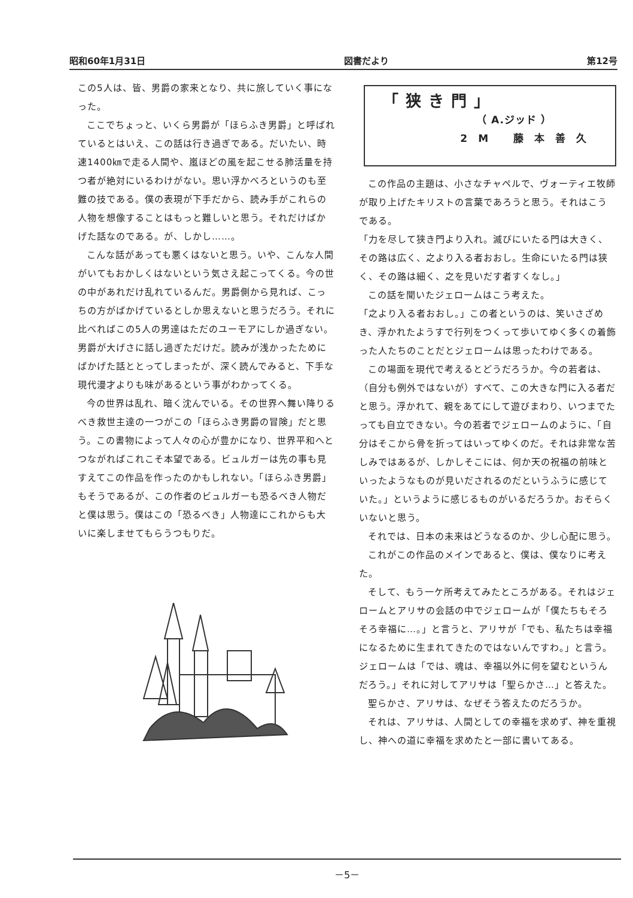昭和60年1月31日 図書だより 第12号
この5人は、皆、男爵の家来となり、共に旅していく事になった。
ここでちょっと、いくら男爵が「ほらふき男爵」と呼ばれているとはいえ、この話は行き過ぎである。だいたい、時速1400㎞で走る人間や、嵐ほどの風を起こせる肺活量を持つ者が絶対にいるわけがない。思い浮かべろというのも至難の技である。僕の表現が下手だから、読み手がこれらの人物を想像することはもっと難しいと思う。それだけばかげた話なのである。が、しかし……。
こんな話があっても悪くはないと思う。いや、こんな人間がいてもおかしくはないという気さえ起こってくる。今の世の中があれだけ乱れているんだ。男爵側から見れば、こっちの方がばかげているとしか思えないと思うだろう。それに比べればこの5人の男達はただのユーモアにしか過ぎない。男爵が大げさに話し過ぎただけだ。読みが浅かったためにばかげた話ととってしまったが、深く読んでみると、下手な現代漫才よりも味があるという事がわかってくる。
今の世界は乱れ、暗く沈んでいる。その世界へ舞い降りるべき救世主達の一つがこの「ほらふき男爵の冒険」だと思う。この書物によって人々の心が豊かになり、世界平和へとつながればこれこそ本望である。ビュルガーは先の事も見すえてこの作品を作ったのかもしれない。「ほらふき男爵」もそうであるが、この作者のビュルガーも恐るべき人物だと僕は思う。僕はこの「恐るべき」人物達にこれからも大いに楽しませてもらうつもりだ。
「狭き門」
（ A.ジッド ）
2M 藤本善久
この作品の主題は、小さなチャペルで、ヴォーティエ牧師が取り上げたキリストの言葉であろうと思う。それはこうである。
「力を尽して狭き門より入れ。滅びにいたる門は大きく、その路は広く、之より入る者おおし。生命にいたる門は狭く、その路は細く、之を見いだす者すくなし。」
この話を聞いたジェロームはこう考えた。
「之より入る者おおし。」この者というのは、笑いさざめき、浮かれたようすで行列をつくって歩いてゆく多くの着飾った人たちのことだとジェロームは思ったわけである。
この場面を現代で考えるとどうだろうか。今の若者は、（自分も例外ではないが）すべて、この大きな門に入る者だと思う。浮かれて、親をあてにして遊びまわり、いつまでたっても自立できない。今の若者でジェロームのように、「自分はそこから骨を折ってはいってゆくのだ。それは非常な苦しみではあるが、しかしそこには、何か天の祝福の前味といったようなものが見いだされるのだというふうに感じていた。」というように感じるものがいるだろうか。おそらくいないと思う。
それでは、日本の未来はどうなるのか、少し心配に思う。
これがこの作品のメインであると、僕は、僕なりに考えた。
そして、もう一ケ所考えてみたところがある。それはジェロームとアリサの会話の中でジェロームが「僕たちもそろそろ幸福に…。」と言うと、アリサが「でも、私たちは幸福になるために生まれてきたのではないんですわ。」と言う。ジェロームは「では、魂は、幸福以外に何を望むというんだろう。」それに対してアリサは「聖らかさ…」と答えた。
聖らかさ、アリサは、なぜそう答えたのだろうか。
それは、アリサは、人間としての幸福を求めず、神を重視し、神への道に幸福を求めたと一部に書いてある。
－5－